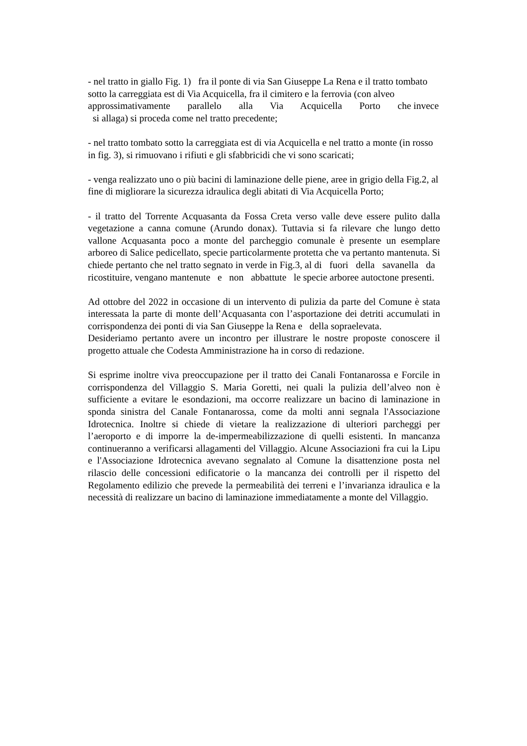- nel tratto in giallo Fig. 1) fra il ponte di via San Giuseppe La Rena e il tratto tombato sotto la carreggiata est di Via Acquicella, fra il cimitero e la ferrovia (con alveo approssimativamente parallelo alla Via Acquicella Porto che invece si allaga) si proceda come nel tratto precedente;
- nel tratto tombato sotto la carreggiata est di via Acquicella e nel tratto a monte (in rosso in fig. 3), si rimuovano i rifiuti e gli sfabbricidi che vi sono scaricati;
- venga realizzato uno o più bacini di laminazione delle piene, aree in grigio della Fig.2, al fine di migliorare la sicurezza idraulica degli abitati di Via Acquicella Porto;
- il tratto del Torrente Acquasanta da Fossa Creta verso valle deve essere pulito dalla vegetazione a canna comune (Arundo donax). Tuttavia si fa rilevare che lungo detto vallone Acquasanta poco a monte del parcheggio comunale è presente un esemplare arboreo di Salice pedicellato, specie particolarmente protetta che va pertanto mantenuta. Si chiede pertanto che nel tratto segnato in verde in Fig.3, al di fuori della savanella da ricostituire, vengano mantenute e non abbattute le specie arboree autoctone presenti.
Ad ottobre del 2022 in occasione di un intervento di pulizia da parte del Comune è stata interessata la parte di monte dell’Acquasanta con l’asportazione dei detriti accumulati in corrispondenza dei ponti di via San Giuseppe la Rena e della sopraelevata.
Desideriamo pertanto avere un incontro per illustrare le nostre proposte conoscere il progetto attuale che Codesta Amministrazione ha in corso di redazione.
Si esprime inoltre viva preoccupazione per il tratto dei Canali Fontanarossa e Forcile in corrispondenza del Villaggio S. Maria Goretti, nei quali la pulizia dell’alveo non è sufficiente a evitare le esondazioni, ma occorre realizzare un bacino di laminazione in sponda sinistra del Canale Fontanarossa, come da molti anni segnala l'Associazione Idrotecnica. Inoltre si chiede di vietare la realizzazione di ulteriori parcheggi per l’aeroporto e di imporre la de-impermeabilizzazione di quelli esistenti. In mancanza continueranno a verificarsi allagamenti del Villaggio. Alcune Associazioni fra cui la Lipu e l'Associazione Idrotecnica avevano segnalato al Comune la disattenzione posta nel rilascio delle concessioni edificatorie o la mancanza dei controlli per il rispetto del Regolamento edilizio che prevede la permeabilità dei terreni e l’invarianza idraulica e la necessità di realizzare un bacino di laminazione immediatamente a monte del Villaggio.